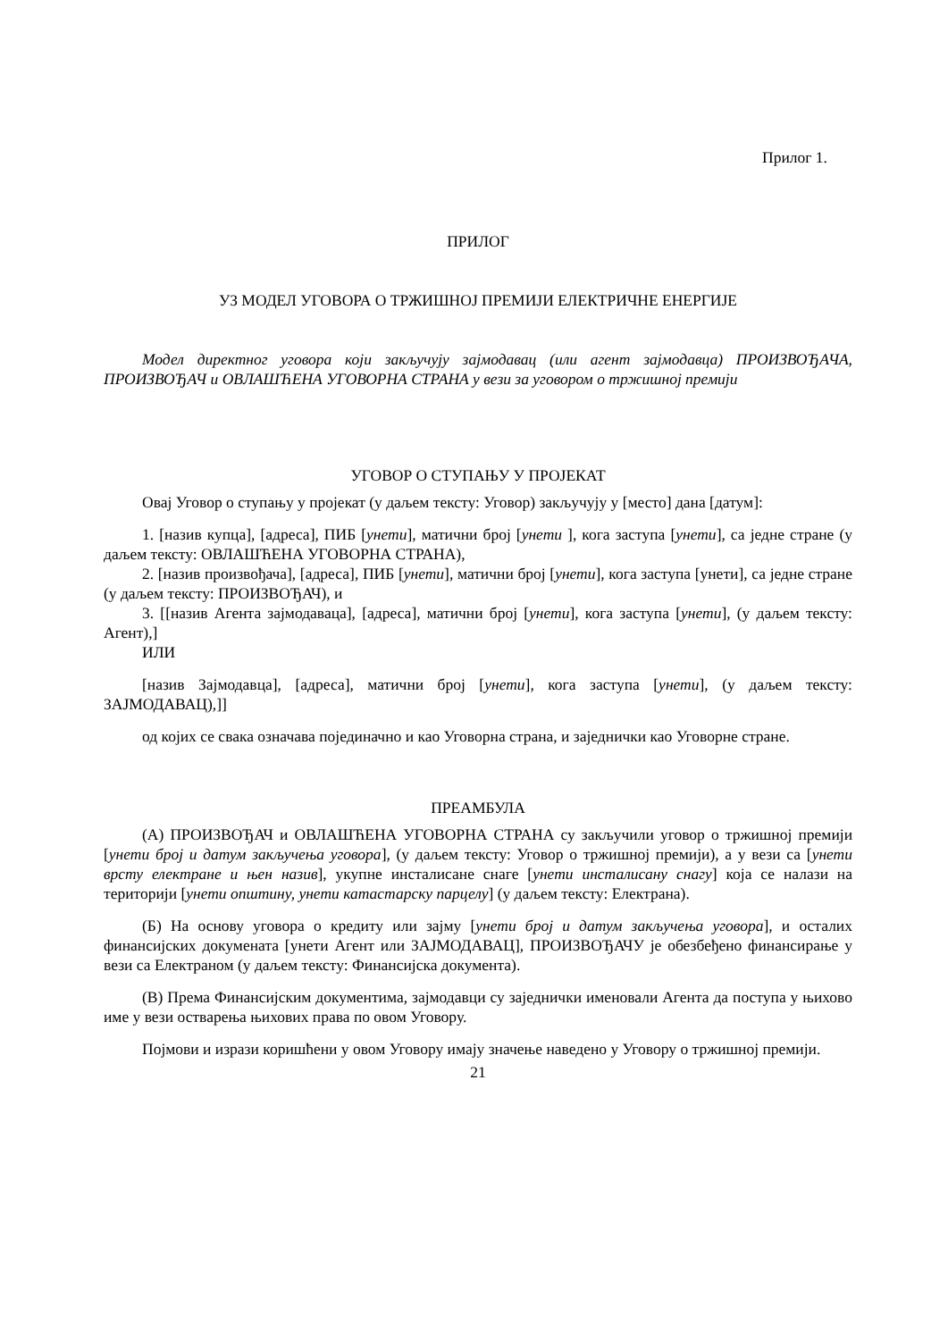Прилог 1.
ПРИЛОГ
УЗ МОДЕЛ УГОВОРА О ТРЖИШНОЈ ПРЕМИЈИ ЕЛЕКТРИЧНЕ ЕНЕРГИЈЕ
Модел директног уговора који закључују зајмодавац (или агент зајмодавца) ПРОИЗВОЂАЧА, ПРОИЗВОЂАЧ и ОВЛАШЋЕНА УГОВОРНА СТРАНА у вези за уговором о тржишној премији
УГОВОР О СТУПАЊУ У ПРОЈЕКАТ
Овај Уговор о ступању у пројекат (у даљем тексту: Уговор) закључују у [место] дана [датум]:
1. [назив купца], [адреса], ПИБ [унети], матични број [унети ], кога заступа [унети], са једне стране (у даљем тексту: ОВЛАШЋЕНА УГОВОРНА СТРАНА),
2. [назив произвођача], [адреса], ПИБ [унети], матични број [унети], кога заступа [унети], са једне стране (у даљем тексту: ПРОИЗВОЂАЧ), и
3. [[назив Агента зајмодаваца], [адреса], матични број [унети], кога заступа [унети], (у даљем тексту: Агент),]
ИЛИ
[назив Зајмодавца], [адреса], матични број [унети], кога заступа [унети], (у даљем тексту: ЗАЈМОДАВАЦ),]]
од којих се свака означава појединачно и као Уговорна страна, и заједнички као Уговорне стране.
ПРЕАМБУЛА
(А) ПРОИЗВОЂАЧ и ОВЛАШЋЕНА УГОВОРНА СТРАНА су закључили уговор о тржишној премији [унети број и датум закључења уговора], (у даљем тексту: Уговор о тржишној премији), а у вези са [унети врсту електране и њен назив], укупне инсталисане снаге [унети инсталисану снагу] која се налази на територији [унети општину, унети катастарску парцелу] (у даљем тексту: Електрана).
(Б) На основу уговора о кредиту или зајму [унети број и датум закључења уговора], и осталих финансијских докумената [унети Агент или ЗАЈМОДАВАЦ], ПРОИЗВОЂАЧУ је обезбеђено финансирање у вези са Електраном (у даљем тексту: Финансијска документа).
(В) Према Финансијским документима, зајмодавци су заједнички именовали Агента да поступа у њихово име у вези остварења њихових права по овом Уговору.
Појмови и изрази коришћени у овом Уговору имају значење наведено у Уговору о тржишној премији.
21